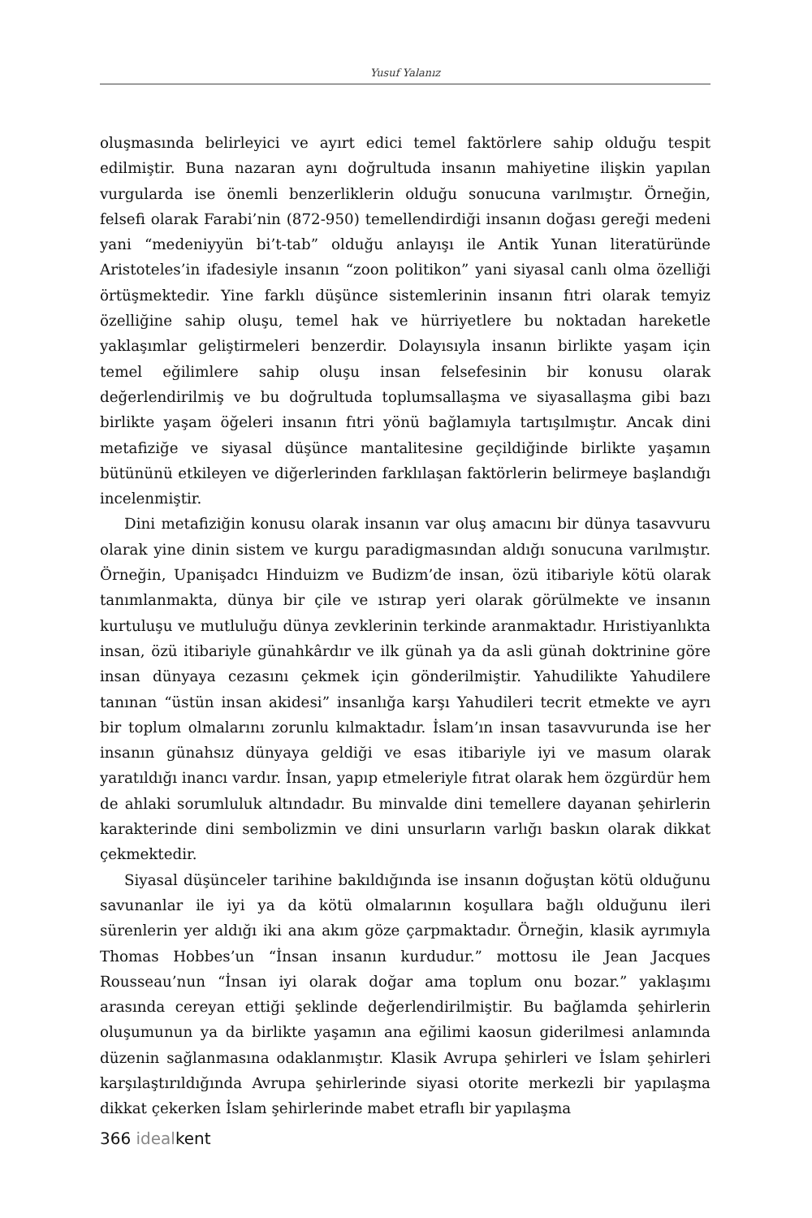Yusuf Yalanız
oluşmasında belirleyici ve ayırt edici temel faktörlere sahip olduğu tespit edilmiştir. Buna nazaran aynı doğrultuda insanın mahiyetine ilişkin yapılan vurgularda ise önemli benzerliklerin olduğu sonucuna varılmıştır. Örneğin, felsefi olarak Farabi’nin (872-950) temellendirdiği insanın doğası gereği medeni yani “medeniyyün bi’t-tab” olduğu anlayışı ile Antik Yunan literatüründe Aristoteles’in ifadesiyle insanın “zoon politikon” yani siyasal canlı olma özelliği örtüşmektedir. Yine farklı düşünce sistemlerinin insanın fıtri olarak temyiz özelliğine sahip oluşu, temel hak ve hürriyetlere bu noktadan hareketle yaklaşımlar geliştirmeleri benzerdir. Dolayısıyla insanın birlikte yaşam için temel eğilimlere sahip oluşu insan felsefesinin bir konusu olarak değerlendirilmiş ve bu doğrultuda toplumsallaşma ve siyasallaşma gibi bazı birlikte yaşam öğeleri insanın fıtri yönü bağlamıyla tartışılmıştır. Ancak dini metafiziğe ve siyasal düşünce mantalitesine geçildiğinde birlikte yaşamın bütününü etkileyen ve diğerlerinden farklılaşan faktörlerin belirmeye başlandığı incelenmiştir.
Dini metafiziğin konusu olarak insanın var oluş amacını bir dünya tasavvuru olarak yine dinin sistem ve kurgu paradigmasından aldığı sonucuna varılmıştır. Örneğin, Upanişadcı Hinduizm ve Budizm’de insan, özü itibariyle kötü olarak tanımlanmakta, dünya bir çile ve ıstırap yeri olarak görülmekte ve insanın kurtuluşu ve mutluluğu dünya zevklerinin terkinde aranmaktadır. Hıristiyanlıkta insan, özü itibariyle günahkârdır ve ilk günah ya da asli günah doktrinine göre insan dünyaya cezasını çekmek için gönderilmiştir. Yahudilikte Yahudilere tanınan “üstün insan akidesi” insanlığa karşı Yahudileri tecrit etmekte ve ayrı bir toplum olmalarını zorunlu kılmaktadır. İslam’ın insan tasavvurunda ise her insanın günahsız dünyaya geldiği ve esas itibariyle iyi ve masum olarak yaratıldığı inancı vardır. İnsan, yapıp etmeleriyle fıtrat olarak hem özgürdür hem de ahlaki sorumluluk altındadır. Bu minvalde dini temellere dayanan şehirlerin karakterinde dini sembolizmin ve dini unsurların varlığı baskın olarak dikkat çekmektedir.
Siyasal düşünceler tarihine bakıldığında ise insanın doğuştan kötü olduğunu savunanlar ile iyi ya da kötü olmalarının koşullara bağlı olduğunu ileri sürenlerin yer aldığı iki ana akım göze çarpmaktadır. Örneğin, klasik ayrımıyla Thomas Hobbes’un “İnsan insanın kurdudur.” mottosu ile Jean Jacques Rousseau’nun “İnsan iyi olarak doğar ama toplum onu bozar.” yaklaşımı arasında cereyan ettiği şeklinde değerlendirilmiştir. Bu bağlamda şehirlerin oluşumunun ya da birlikte yaşamın ana eğilimi kaosun giderilmesi anlamında düzenin sağlanmasına odaklanmıştır. Klasik Avrupa şehirleri ve İslam şehirleri karşılaştırıldığında Avrupa şehirlerinde siyasi otorite merkezli bir yapılaşma dikkat çekerken İslam şehirlerinde mabet etraflı bir yapılaşma
366 idealkent